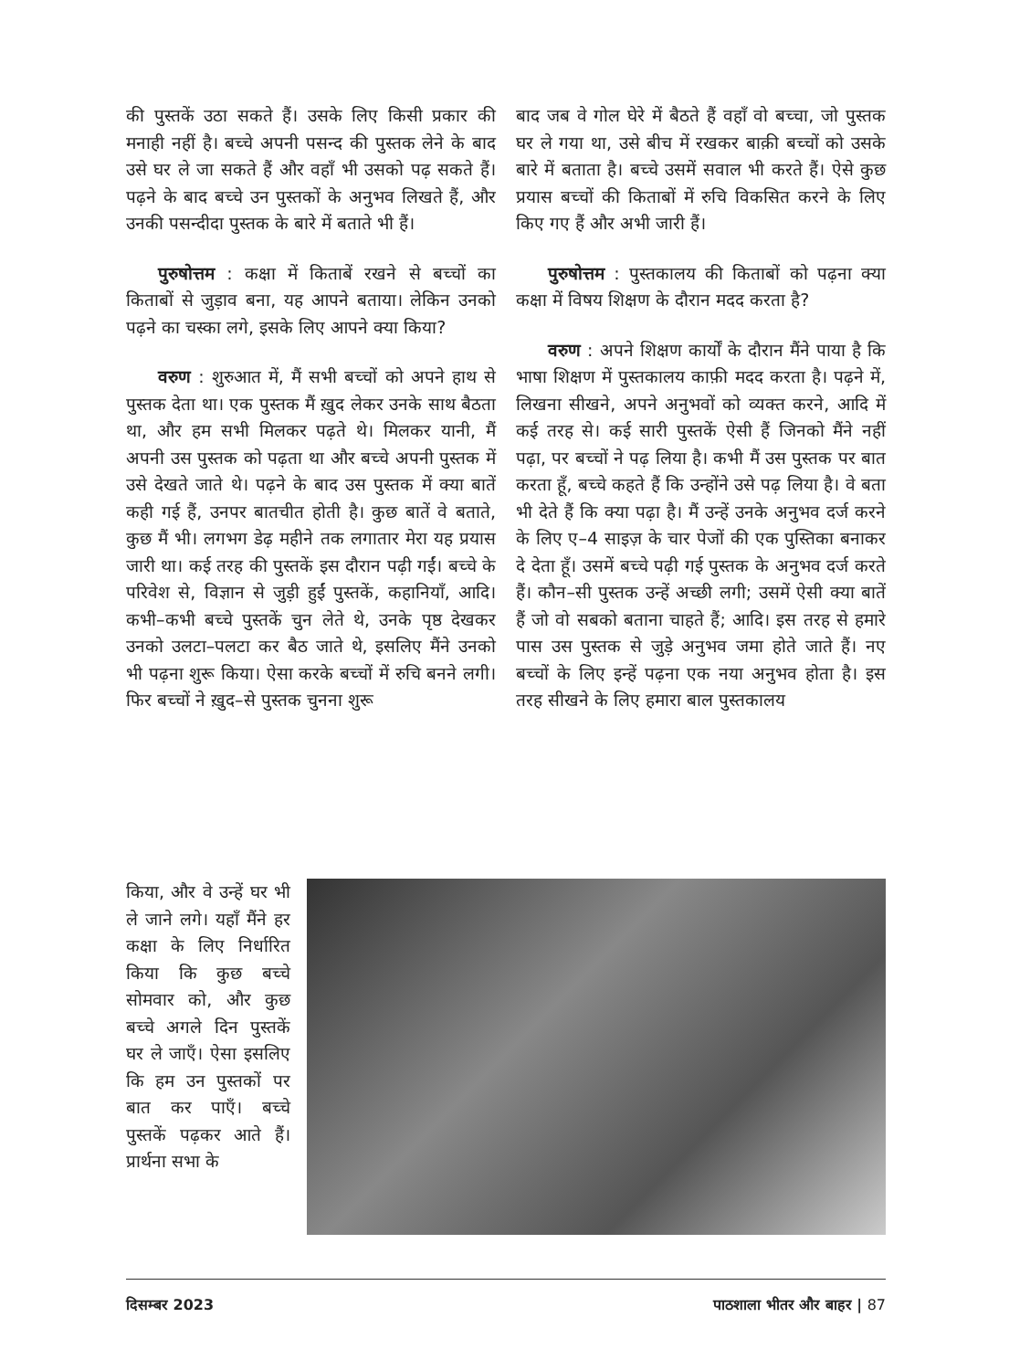की पुस्तकें उठा सकते हैं। उसके लिए किसी प्रकार की मनाही नहीं है। बच्चे अपनी पसन्द की पुस्तक लेने के बाद उसे घर ले जा सकते हैं और वहाँ भी उसको पढ़ सकते हैं। पढ़ने के बाद बच्चे उन पुस्तकों के अनुभव लिखते हैं, और उनकी पसन्दीदा पुस्तक के बारे में बताते भी हैं।
पुरुषोत्तम : कक्षा में किताबें रखने से बच्चों का किताबों से जुड़ाव बना, यह आपने बताया। लेकिन उनको पढ़ने का चस्का लगे, इसके लिए आपने क्या किया?
वरुण : शुरुआत में, मैं सभी बच्चों को अपने हाथ से पुस्तक देता था। एक पुस्तक मैं ख़ुद लेकर उनके साथ बैठता था, और हम सभी मिलकर पढ़ते थे। मिलकर यानी, मैं अपनी उस पुस्तक को पढ़ता था और बच्चे अपनी पुस्तक में उसे देखते जाते थे। पढ़ने के बाद उस पुस्तक में क्या बातें कही गई हैं, उनपर बातचीत होती है। कुछ बातें वे बताते, कुछ मैं भी। लगभग डेढ़ महीने तक लगातार मेरा यह प्रयास जारी था। कई तरह की पुस्तकें इस दौरान पढ़ी गईं। बच्चे के परिवेश से, विज्ञान से जुड़ी हुईं पुस्तकें, कहानियाँ, आदि। कभी–कभी बच्चे पुस्तकें चुन लेते थे, उनके पृष्ठ देखकर उनको उलटा–पलटा कर बैठ जाते थे, इसलिए मैंने उनको भी पढ़ना शुरू किया। ऐसा करके बच्चों में रुचि बनने लगी। फिर बच्चों ने ख़ुद–से पुस्तक चुनना शुरू
बाद जब वे गोल घेरे में बैठते हैं वहाँ वो बच्चा, जो पुस्तक घर ले गया था, उसे बीच में रखकर बाक़ी बच्चों को उसके बारे में बताता है। बच्चे उसमें सवाल भी करते हैं। ऐसे कुछ प्रयास बच्चों की किताबों में रुचि विकसित करने के लिए किए गए हैं और अभी जारी हैं।
पुरुषोत्तम : पुस्तकालय की किताबों को पढ़ना क्या कक्षा में विषय शिक्षण के दौरान मदद करता है?
वरुण : अपने शिक्षण कार्यों के दौरान मैंने पाया है कि भाषा शिक्षण में पुस्तकालय काफ़ी मदद करता है। पढ़ने में, लिखना सीखने, अपने अनुभवों को व्यक्त करने, आदि में कई तरह से। कई सारी पुस्तकें ऐसी हैं जिनको मैंने नहीं पढ़ा, पर बच्चों ने पढ़ लिया है। कभी मैं उस पुस्तक पर बात करता हूँ, बच्चे कहते हैं कि उन्होंने उसे पढ़ लिया है। वे बता भी देते हैं कि क्या पढ़ा है। मैं उन्हें उनके अनुभव दर्ज करने के लिए ए–4 साइज़ के चार पेजों की एक पुस्तिका बनाकर दे देता हूँ। उसमें बच्चे पढ़ी गई पुस्तक के अनुभव दर्ज करते हैं। कौन–सी पुस्तक उन्हें अच्छी लगी; उसमें ऐसी क्या बातें हैं जो वो सबको बताना चाहते हैं; आदि। इस तरह से हमारे पास उस पुस्तक से जुड़े अनुभव जमा होते जाते हैं। नए बच्चों के लिए इन्हें पढ़ना एक नया अनुभव होता है। इस तरह सीखने के लिए हमारा बाल पुस्तकालय
किया, और वे उन्हें घर भी ले जाने लगे। यहाँ मैंने हर कक्षा के लिए निर्धारित किया कि कुछ बच्चे सोमवार को, और कुछ बच्चे अगले दिन पुस्तकें घर ले जाएँ। ऐसा इसलिए कि हम उन पुस्तकों पर बात कर पाएँ। बच्चे पुस्तकें पढ़कर आते हैं। प्रार्थना सभा के
दिसम्बर 2023 पाठशाला भीतर और बाहर | 87